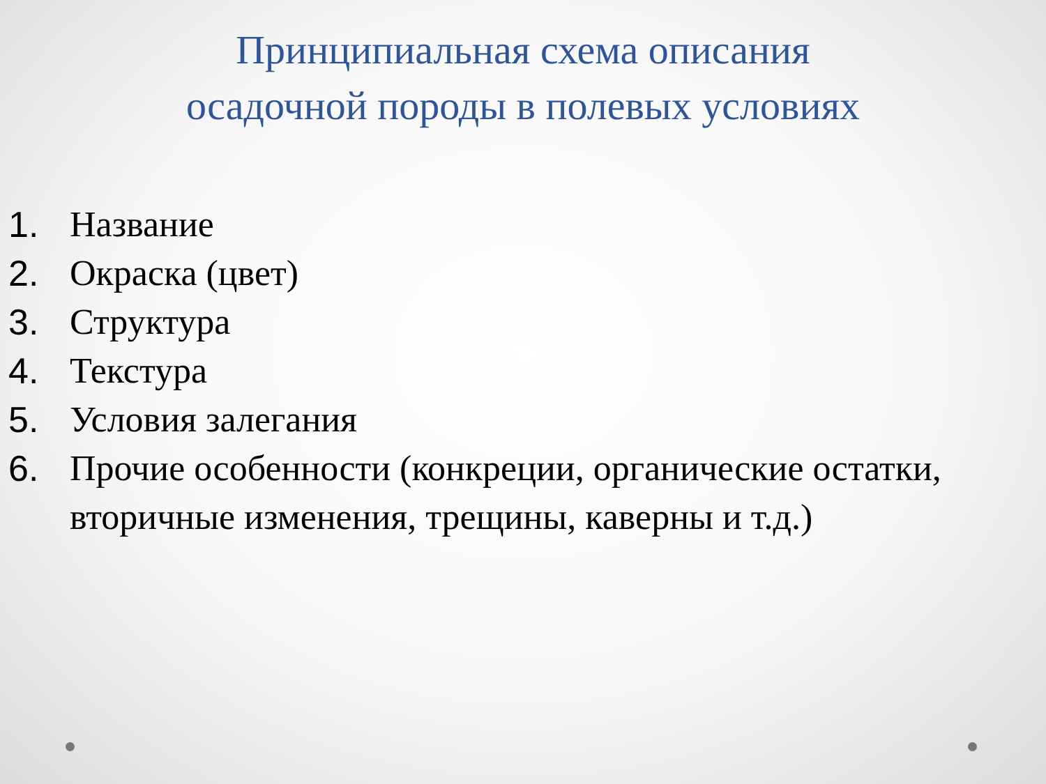Принципиальная схема описания
осадочной породы в полевых условиях
1. Название
2. Окраска (цвет)
3. Структура
4. Текстура
5. Условия залегания
6. Прочие особенности (конкреции, органические остатки, вторичные изменения, трещины, каверны и т.д.)